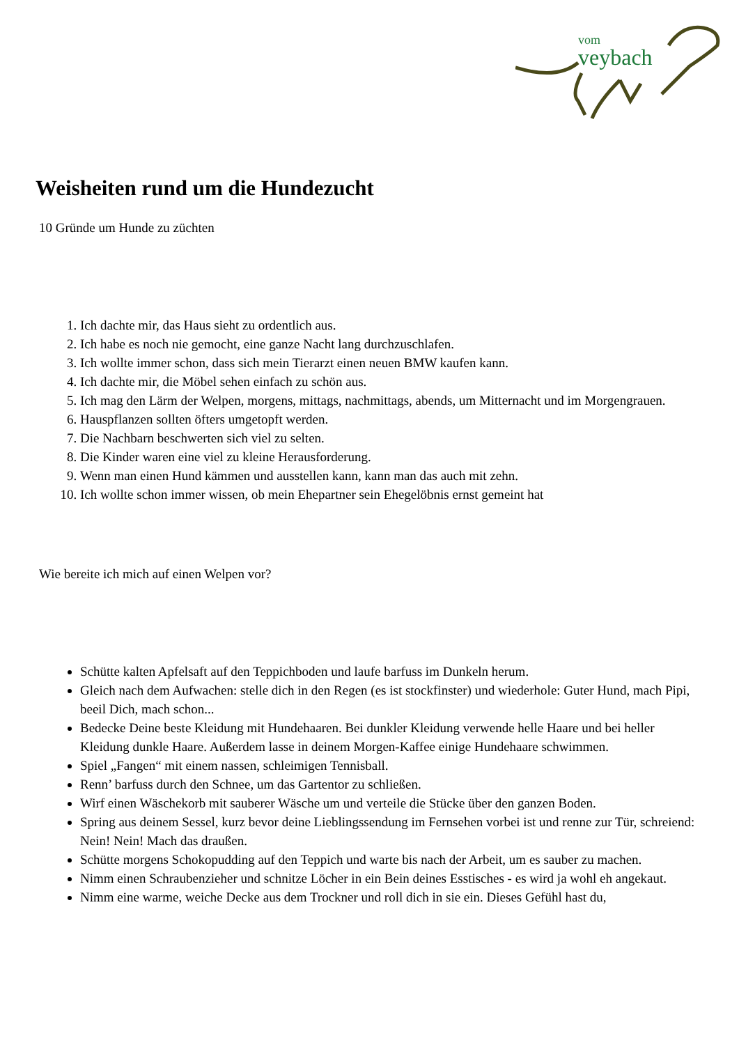vom
veybach
Weisheiten rund um die Hundezucht
10 Gründe um Hunde zu züchten
1. Ich dachte mir, das Haus sieht zu ordentlich aus.
2. Ich habe es noch nie gemocht, eine ganze Nacht lang durchzuschlafen.
3. Ich wollte immer schon, dass sich mein Tierarzt einen neuen BMW kaufen kann.
4. Ich dachte mir, die Möbel sehen einfach zu schön aus.
5. Ich mag den Lärm der Welpen, morgens, mittags, nachmittags, abends, um Mitternacht und im Morgengrauen.
6. Hauspflanzen sollten öfters umgetopft werden.
7. Die Nachbarn beschwerten sich viel zu selten.
8. Die Kinder waren eine viel zu kleine Herausforderung.
9. Wenn man einen Hund kämmen und ausstellen kann, kann man das auch mit zehn.
10. Ich wollte schon immer wissen, ob mein Ehepartner sein Ehegelöbnis ernst gemeint hat
Wie bereite ich mich auf einen Welpen vor?
Schütte kalten Apfelsaft auf den Teppichboden und laufe barfuss im Dunkeln herum.
Gleich nach dem Aufwachen: stelle dich in den Regen (es ist stockfinster) und wiederhole: Guter Hund, mach Pipi, beeil Dich, mach schon...
Bedecke Deine beste Kleidung mit Hundehaaren. Bei dunkler Kleidung verwende helle Haare und bei heller Kleidung dunkle Haare. Außerdem lasse in deinem Morgen-Kaffee einige Hundehaare schwimmen.
Spiel „Fangen“ mit einem nassen, schleimigen Tennisball.
Renn’ barfuss durch den Schnee, um das Gartentor zu schließen.
Wirf einen Wäschekorb mit sauberer Wäsche um und verteile die Stücke über den ganzen Boden.
Spring aus deinem Sessel, kurz bevor deine Lieblingssendung im Fernsehen vorbei ist und renne zur Tür, schreiend: Nein! Nein! Mach das draußen.
Schütte morgens Schokopudding auf den Teppich und warte bis nach der Arbeit, um es sauber zu machen.
Nimm einen Schraubenzieher und schnitze Löcher in ein Bein deines Esstisches - es wird ja wohl eh angekaut.
Nimm eine warme, weiche Decke aus dem Trockner und roll dich in sie ein. Dieses Gefühl hast du,